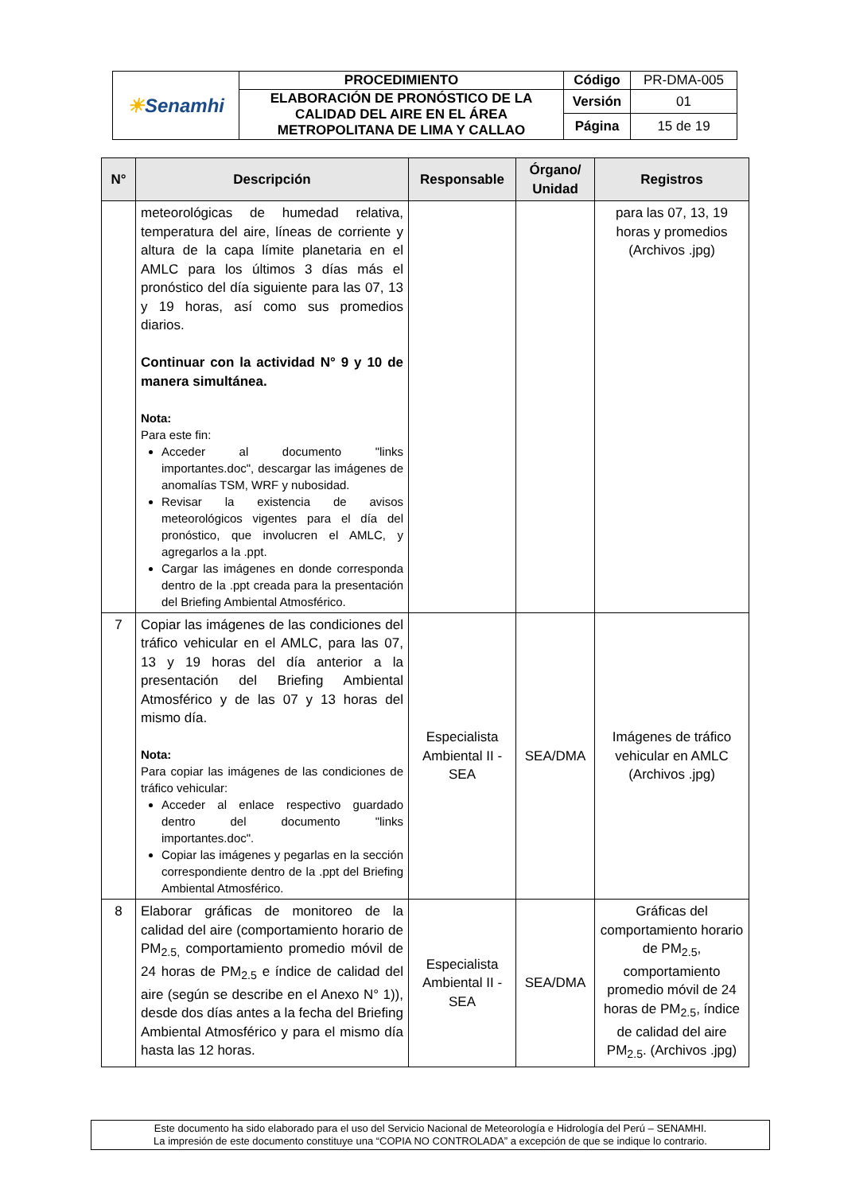| ☀ Senamhi | PROCEDIMIENTO | Código | PR-DMA-005 |
| | ELABORACIÓN DE PRONÓSTICO DE LA CALIDAD DEL AIRE EN EL ÁREA METROPOLITANA DE LIMA Y CALLAO | Versión | 01 |
| | | Página | 15 de 19 |
| N° | Descripción | Responsable | Órgano/ Unidad | Registros |
| --- | --- | --- | --- | --- |
| | meteorológicas de humedad relativa, temperatura del aire, líneas de corriente y altura de la capa límite planetaria en el AMLC para los últimos 3 días más el pronóstico del día siguiente para las 07, 13 y 19 horas, así como sus promedios diarios. Continuar con la actividad N° 9 y 10 de manera simultánea. Nota: Para este fin: Acceder al documento "links importantes.doc", descargar las imágenes de anomalías TSM, WRF y nubosidad. Revisar la existencia de avisos meteorológicos vigentes para el día del pronóstico, que involucren el AMLC, y agregarlos a la .ppt. Cargar las imágenes en donde corresponda dentro de la .ppt creada para la presentación del Briefing Ambiental Atmosférico. | | | para las 07, 13, 19 horas y promedios (Archivos .jpg) |
| 7 | Copiar las imágenes de las condiciones del tráfico vehicular en el AMLC, para las 07, 13 y 19 horas del día anterior a la presentación del Briefing Ambiental Atmosférico y de las 07 y 13 horas del mismo día. Nota: Para copiar las imágenes de las condiciones de tráfico vehicular: Acceder al enlace respectivo guardado dentro del documento "links importantes.doc". Copiar las imágenes y pegarlas en la sección correspondiente dentro de la .ppt del Briefing Ambiental Atmosférico. | Especialista Ambiental II - SEA | SEA/DMA | Imágenes de tráfico vehicular en AMLC (Archivos .jpg) |
| 8 | Elaborar gráficas de monitoreo de la calidad del aire (comportamiento horario de PM<sub>2.5,</sub> comportamiento promedio móvil de 24 horas de PM<sub>2.5</sub> e índice de calidad del aire (según se describe en el Anexo N° 1)), desde dos días antes a la fecha del Briefing Ambiental Atmosférico y para el mismo día hasta las 12 horas. | Especialista Ambiental II - SEA | SEA/DMA | Gráficas del comportamiento horario de PM<sub>2.5</sub>, comportamiento promedio móvil de 24 horas de PM<sub>2.5</sub>, índice de calidad del aire PM<sub>2.5</sub>. (Archivos .jpg) |
Este documento ha sido elaborado para el uso del Servicio Nacional de Meteorología e Hidrología del Perú – SENAMHI.
La impresión de este documento constituye una “COPIA NO CONTROLADA” a excepción de que se indique lo contrario.